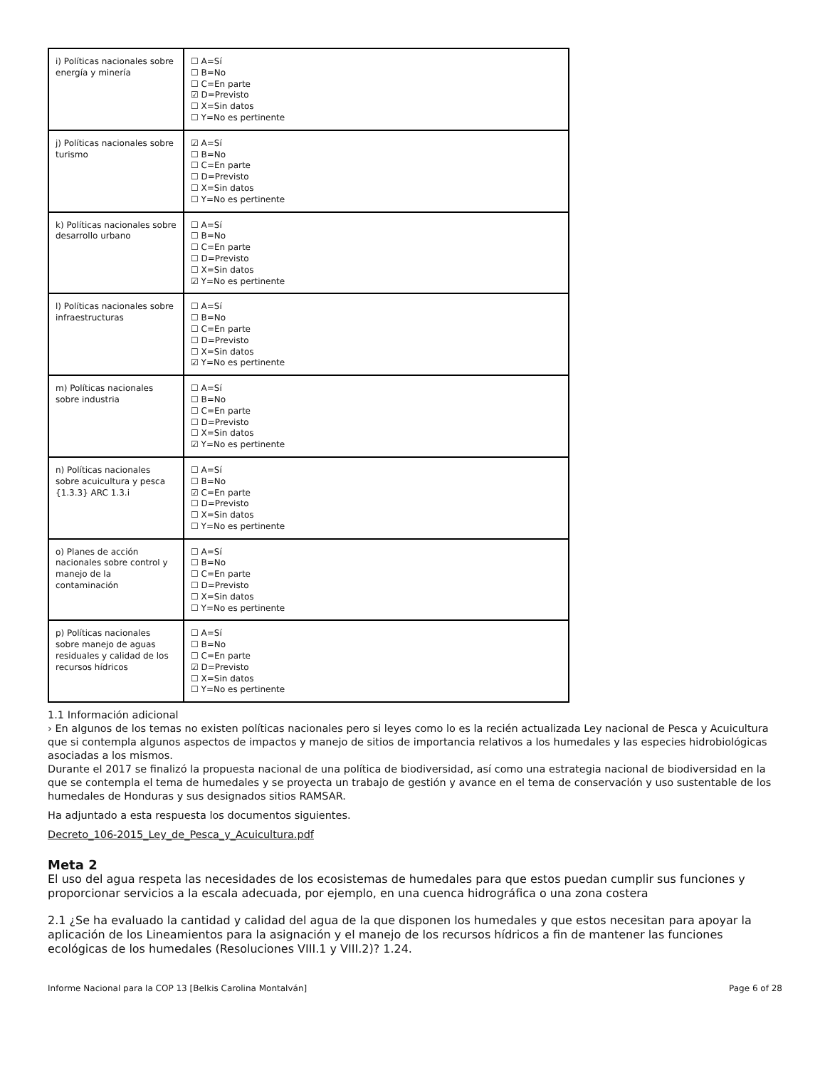| i) Políticas nacionales sobre energía y minería | ☐ A=Sí ☐ B=No ☐ C=En parte ☑ D=Previsto ☐ X=Sin datos ☐ Y=No es pertinente |
| j) Políticas nacionales sobre turismo | ☑ A=Sí ☐ B=No ☐ C=En parte ☐ D=Previsto ☐ X=Sin datos ☐ Y=No es pertinente |
| k) Políticas nacionales sobre desarrollo urbano | ☐ A=Sí ☐ B=No ☐ C=En parte ☐ D=Previsto ☐ X=Sin datos ☑ Y=No es pertinente |
| l) Políticas nacionales sobre infraestructuras | ☐ A=Sí ☐ B=No ☐ C=En parte ☐ D=Previsto ☐ X=Sin datos ☑ Y=No es pertinente |
| m) Políticas nacionales sobre industria | ☐ A=Sí ☐ B=No ☐ C=En parte ☐ D=Previsto ☐ X=Sin datos ☑ Y=No es pertinente |
| n) Políticas nacionales sobre acuicultura y pesca {1.3.3} ARC 1.3.i | ☐ A=Sí ☐ B=No ☑ C=En parte ☐ D=Previsto ☐ X=Sin datos ☐ Y=No es pertinente |
| o) Planes de acción nacionales sobre control y manejo de la contaminación | ☐ A=Sí ☐ B=No ☐ C=En parte ☐ D=Previsto ☐ X=Sin datos ☐ Y=No es pertinente |
| p) Políticas nacionales sobre manejo de aguas residuales y calidad de los recursos hídricos | ☐ A=Sí ☐ B=No ☐ C=En parte ☑ D=Previsto ☐ X=Sin datos ☐ Y=No es pertinente |
1.1 Información adicional
› En algunos de los temas no existen políticas nacionales pero si leyes como lo es la recién actualizada Ley nacional de Pesca y Acuicultura que si contempla algunos aspectos de impactos y manejo de sitios de importancia relativos a los humedales y las especies hidrobiológicas asociadas a los mismos.
Durante el 2017 se finalizó la propuesta nacional de una política de biodiversidad, así como una estrategia nacional de biodiversidad en la que se contempla el tema de humedales y se proyecta un trabajo de gestión y avance en el tema de conservación y uso sustentable de los humedales de Honduras y sus designados sitios RAMSAR.
Ha adjuntado a esta respuesta los documentos siguientes.
Decreto_106-2015_Ley_de_Pesca_y_Acuicultura.pdf
Meta 2
El uso del agua respeta las necesidades de los ecosistemas de humedales para que estos puedan cumplir sus funciones y proporcionar servicios a la escala adecuada, por ejemplo, en una cuenca hidrográfica o una zona costera
2.1 ¿Se ha evaluado la cantidad y calidad del agua de la que disponen los humedales y que estos necesitan para apoyar la aplicación de los Lineamientos para la asignación y el manejo de los recursos hídricos a fin de mantener las funciones ecológicas de los humedales (Resoluciones VIII.1 y VIII.2)? 1.24.
Informe Nacional para la COP 13 [Belkis Carolina Montalván] Page 6 of 28